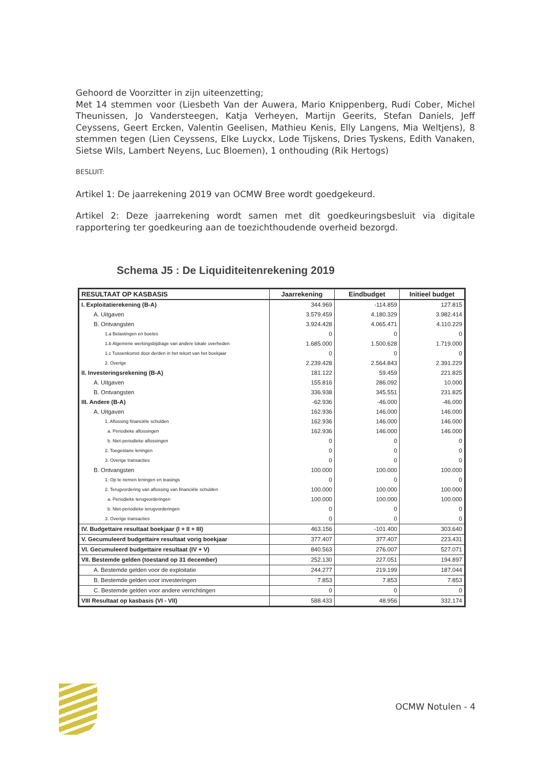Gehoord de Voorzitter in zijn uiteenzetting;
Met 14 stemmen voor (Liesbeth Van der Auwera, Mario Knippenberg, Rudi Cober, Michel Theunissen, Jo Vandersteegen, Katja Verheyen, Martijn Geerits, Stefan Daniels, Jeff Ceyssens, Geert Ercken, Valentin Geelisen, Mathieu Kenis, Elly Langens, Mia Weltjens), 8 stemmen tegen (Lien Ceyssens, Elke Luyckx, Lode Tijskens, Dries Tyskens, Edith Vanaken, Sietse Wils, Lambert Neyens, Luc Bloemen), 1 onthouding (Rik Hertogs)
BESLUIT:
Artikel 1: De jaarrekening 2019 van OCMW Bree wordt goedgekeurd.
Artikel 2: Deze jaarrekening wordt samen met dit goedkeuringsbesluit via digitale rapportering ter goedkeuring aan de toezichthoudende overheid bezorgd.
Schema J5 : De Liquiditeitenrekening 2019
| RESULTAAT OP KASBASIS | Jaarrekening | Eindbudget | Initieel budget |
| --- | --- | --- | --- |
| I. Exploitatierekening (B-A) | 344.969 | -114.859 | 127.815 |
| A. Uitgaven | 3.579.459 | 4.180.329 | 3.982.414 |
| B. Ontvangsten | 3.924.428 | 4.065.471 | 4.110.229 |
| 1.a Belastingen en boetes | 0 | 0 | 0 |
| 1.b Algemene werkingsbijdrage van andere lokale overheden | 1.685.000 | 1.500.628 | 1.719.000 |
| 1.c Tussenkomst door derden in het tekort van het boekjaar | 0 | 0 | 0 |
| 2. Overige | 2.239.428 | 2.564.843 | 2.391.229 |
| II. Investeringsrekening (B-A) | 181.122 | 59.459 | 221.825 |
| A. Uitgaven | 155.816 | 286.092 | 10.000 |
| B. Ontvangsten | 336.938 | 345.551 | 231.825 |
| III. Andere (B-A) | -62.936 | -46.000 | -46.000 |
| A. Uitgaven | 162.936 | 146.000 | 146.000 |
| 1. Aflossing financiële schulden | 162.936 | 146.000 | 146.000 |
| a. Periodieke aflossingen | 162.936 | 146.000 | 146.000 |
| b. Niet-periodieke aflossingen | 0 | 0 | 0 |
| 2. Toegestane leningen | 0 | 0 | 0 |
| 3. Overige transacties | 0 | 0 | 0 |
| B. Ontvangsten | 100.000 | 100.000 | 100.000 |
| 1. Op te nemen leningen en leasings | 0 | 0 | 0 |
| 2. Terugvordering van aflossing van financiële schulden | 100.000 | 100.000 | 100.000 |
| a. Periodieke terugvorderingen | 100.000 | 100.000 | 100.000 |
| b. Niet-periodieke terugvorderingen | 0 | 0 | 0 |
| 3. Overige transacties | 0 | 0 | 0 |
| IV. Budgettaire resultaat boekjaar (I + II + III) | 463.156 | -101.400 | 303.640 |
| V. Gecumuleerd budgettaire resultaat vorig boekjaar | 377.407 | 377.407 | 223.431 |
| VI. Gecumuleerd budgettaire resultaat (IV + V) | 840.563 | 276.007 | 527.071 |
| VII. Bestemde gelden (toestand op 31 december) | 252.130 | 227.051 | 194.897 |
| A. Bestemde gelden voor de exploitatie | 244.277 | 219.199 | 187.044 |
| B. Bestemde gelden voor investeringen | 7.853 | 7.853 | 7.853 |
| C. Bestemde gelden voor andere verrichtingen | 0 | 0 | 0 |
| VIII Resultaat op kasbasis (VI - VII) | 588.433 | 48.956 | 332.174 |
OCMW Notulen - 4